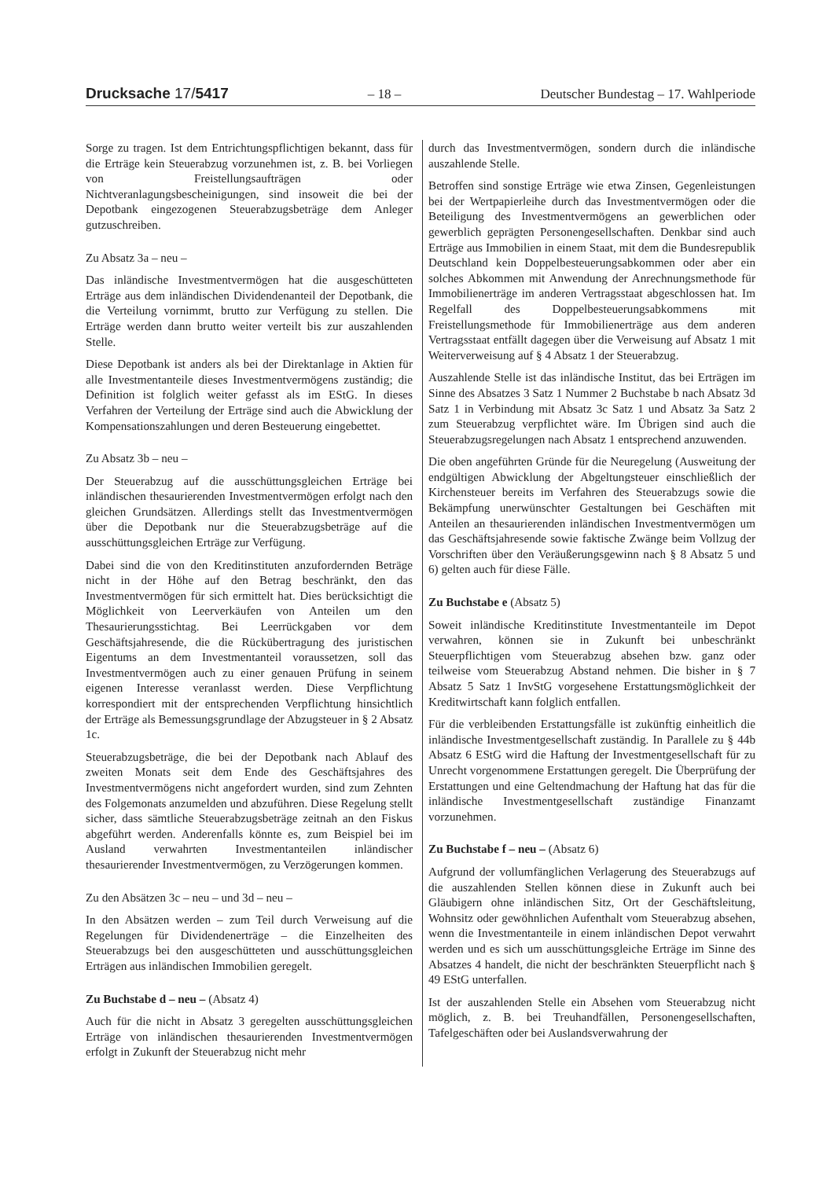Drucksache 17/5417 – 18 – Deutscher Bundestag – 17. Wahlperiode
Sorge zu tragen. Ist dem Entrichtungspflichtigen bekannt, dass für die Erträge kein Steuerabzug vorzunehmen ist, z. B. bei Vorliegen von Freistellungsaufträgen oder Nichtveranlagungsbescheinigungen, sind insoweit die bei der Depotbank eingezogenen Steuerabzugsbeträge dem Anleger gutzuschreiben.
Zu Absatz 3a – neu –
Das inländische Investmentvermögen hat die ausgeschütteten Erträge aus dem inländischen Dividendenanteil der Depotbank, die die Verteilung vornimmt, brutto zur Verfügung zu stellen. Die Erträge werden dann brutto weiter verteilt bis zur auszahlenden Stelle.
Diese Depotbank ist anders als bei der Direktanlage in Aktien für alle Investmentanteile dieses Investmentvermögens zuständig; die Definition ist folglich weiter gefasst als im EStG. In dieses Verfahren der Verteilung der Erträge sind auch die Abwicklung der Kompensationszahlungen und deren Besteuerung eingebettet.
Zu Absatz 3b – neu –
Der Steuerabzug auf die ausschüttungsgleichen Erträge bei inländischen thesaurierenden Investmentvermögen erfolgt nach den gleichen Grundsätzen. Allerdings stellt das Investmentvermögen über die Depotbank nur die Steuerabzugsbeträge auf die ausschüttungsgleichen Erträge zur Verfügung.
Dabei sind die von den Kreditinstituten anzufordernden Beträge nicht in der Höhe auf den Betrag beschränkt, den das Investmentvermögen für sich ermittelt hat. Dies berücksichtigt die Möglichkeit von Leerverkäufen von Anteilen um den Thesaurierungsstichtag. Bei Leerrückgaben vor dem Geschäftsjahresende, die die Rückübertragung des juristischen Eigentums an dem Investmentanteil voraussetzen, soll das Investmentvermögen auch zu einer genauen Prüfung in seinem eigenen Interesse veranlasst werden. Diese Verpflichtung korrespondiert mit der entsprechenden Verpflichtung hinsichtlich der Erträge als Bemessungsgrundlage der Abzugsteuer in § 2 Absatz 1c.
Steuerabzugsbeträge, die bei der Depotbank nach Ablauf des zweiten Monats seit dem Ende des Geschäftsjahres des Investmentvermögens nicht angefordert wurden, sind zum Zehnten des Folgemonats anzumelden und abzuführen. Diese Regelung stellt sicher, dass sämtliche Steuerabzugsbeträge zeitnah an den Fiskus abgeführt werden. Anderenfalls könnte es, zum Beispiel bei im Ausland verwahrten Investmentanteilen inländischer thesaurierender Investmentvermögen, zu Verzögerungen kommen.
Zu den Absätzen 3c – neu – und 3d – neu –
In den Absätzen werden – zum Teil durch Verweisung auf die Regelungen für Dividendenerträge – die Einzelheiten des Steuerabzugs bei den ausgeschütteten und ausschüttungsgleichen Erträgen aus inländischen Immobilien geregelt.
Zu Buchstabe d – neu – (Absatz 4)
Auch für die nicht in Absatz 3 geregelten ausschüttungsgleichen Erträge von inländischen thesaurierenden Investmentvermögen erfolgt in Zukunft der Steuerabzug nicht mehr
durch das Investmentvermögen, sondern durch die inländische auszahlende Stelle.
Betroffen sind sonstige Erträge wie etwa Zinsen, Gegenleistungen bei der Wertpapierleihe durch das Investmentvermögen oder die Beteiligung des Investmentvermögens an gewerblichen oder gewerblich geprägten Personengesellschaften. Denkbar sind auch Erträge aus Immobilien in einem Staat, mit dem die Bundesrepublik Deutschland kein Doppelbesteuerungsabkommen oder aber ein solches Abkommen mit Anwendung der Anrechnungsmethode für Immobilienerträge im anderen Vertragsstaat abgeschlossen hat. Im Regelfall des Doppelbesteuerungsabkommens mit Freistellungsmethode für Immobilienerträge aus dem anderen Vertragsstaat entfällt dagegen über die Verweisung auf Absatz 1 mit Weiterverweisung auf § 4 Absatz 1 der Steuerabzug.
Auszahlende Stelle ist das inländische Institut, das bei Erträgen im Sinne des Absatzes 3 Satz 1 Nummer 2 Buchstabe b nach Absatz 3d Satz 1 in Verbindung mit Absatz 3c Satz 1 und Absatz 3a Satz 2 zum Steuerabzug verpflichtet wäre. Im Übrigen sind auch die Steuerabzugsregelungen nach Absatz 1 entsprechend anzuwenden.
Die oben angeführten Gründe für die Neuregelung (Ausweitung der endgültigen Abwicklung der Abgeltungsteuer einschließlich der Kirchensteuer bereits im Verfahren des Steuerabzugs sowie die Bekämpfung unerwünschter Gestaltungen bei Geschäften mit Anteilen an thesaurierenden inländischen Investmentvermögen um das Geschäftsjahresende sowie faktische Zwänge beim Vollzug der Vorschriften über den Veräußerungsgewinn nach § 8 Absatz 5 und 6) gelten auch für diese Fälle.
Zu Buchstabe e (Absatz 5)
Soweit inländische Kreditinstitute Investmentanteile im Depot verwahren, können sie in Zukunft bei unbeschränkt Steuerpflichtigen vom Steuerabzug absehen bzw. ganz oder teilweise vom Steuerabzug Abstand nehmen. Die bisher in § 7 Absatz 5 Satz 1 InvStG vorgesehene Erstattungsmöglichkeit der Kreditwirtschaft kann folglich entfallen.
Für die verbleibenden Erstattungsfälle ist zukünftig einheitlich die inländische Investmentgesellschaft zuständig. In Parallele zu § 44b Absatz 6 EStG wird die Haftung der Investmentgesellschaft für zu Unrecht vorgenommene Erstattungen geregelt. Die Überprüfung der Erstattungen und eine Geltendmachung der Haftung hat das für die inländische Investmentgesellschaft zuständige Finanzamt vorzunehmen.
Zu Buchstabe f – neu – (Absatz 6)
Aufgrund der vollumfänglichen Verlagerung des Steuerabzugs auf die auszahlenden Stellen können diese in Zukunft auch bei Gläubigern ohne inländischen Sitz, Ort der Geschäftsleitung, Wohnsitz oder gewöhnlichen Aufenthalt vom Steuerabzug absehen, wenn die Investmentanteile in einem inländischen Depot verwahrt werden und es sich um ausschüttungsgleiche Erträge im Sinne des Absatzes 4 handelt, die nicht der beschränkten Steuerpflicht nach § 49 EStG unterfallen.
Ist der auszahlenden Stelle ein Absehen vom Steuerabzug nicht möglich, z. B. bei Treuhandfällen, Personengesellschaften, Tafelgeschäften oder bei Auslandsverwahrung der